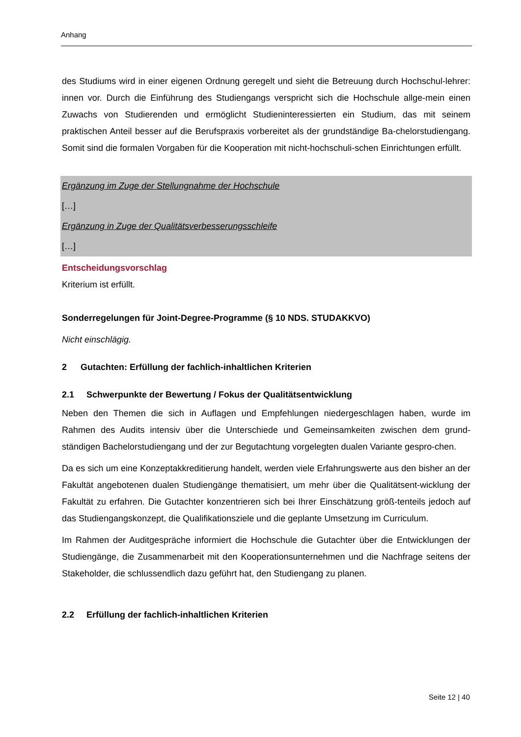Anhang
des Studiums wird in einer eigenen Ordnung geregelt und sieht die Betreuung durch Hochschul-lehrer: innen vor. Durch die Einführung des Studiengangs verspricht sich die Hochschule allge-mein einen Zuwachs von Studierenden und ermöglicht Studieninteressierten ein Studium, das mit seinem praktischen Anteil besser auf die Berufspraxis vorbereitet als der grundständige Ba-chelorstudiengang. Somit sind die formalen Vorgaben für die Kooperation mit nicht-hochschuli-schen Einrichtungen erfüllt.
Ergänzung im Zuge der Stellungnahme der Hochschule
[…]
Ergänzung in Zuge der Qualitätsverbesserungsschleife
[…]
Entscheidungsvorschlag
Kriterium ist erfüllt.
Sonderregelungen für Joint-Degree-Programme (§ 10 NDS. STUDAKKVO)
Nicht einschlägig.
2 Gutachten: Erfüllung der fachlich-inhaltlichen Kriterien
2.1 Schwerpunkte der Bewertung / Fokus der Qualitätsentwicklung
Neben den Themen die sich in Auflagen und Empfehlungen niedergeschlagen haben, wurde im Rahmen des Audits intensiv über die Unterschiede und Gemeinsamkeiten zwischen dem grund-ständigen Bachelorstudiengang und der zur Begutachtung vorgelegten dualen Variante gespro-chen.
Da es sich um eine Konzeptakkreditierung handelt, werden viele Erfahrungswerte aus den bisher an der Fakultät angebotenen dualen Studiengänge thematisiert, um mehr über die Qualitätsent-wicklung der Fakultät zu erfahren. Die Gutachter konzentrieren sich bei Ihrer Einschätzung größ-tenteils jedoch auf das Studiengangskonzept, die Qualifikationsziele und die geplante Umsetzung im Curriculum.
Im Rahmen der Auditgespräche informiert die Hochschule die Gutachter über die Entwicklungen der Studiengänge, die Zusammenarbeit mit den Kooperationsunternehmen und die Nachfrage seitens der Stakeholder, die schlussendlich dazu geführt hat, den Studiengang zu planen.
2.2 Erfüllung der fachlich-inhaltlichen Kriterien
Seite 12 | 40